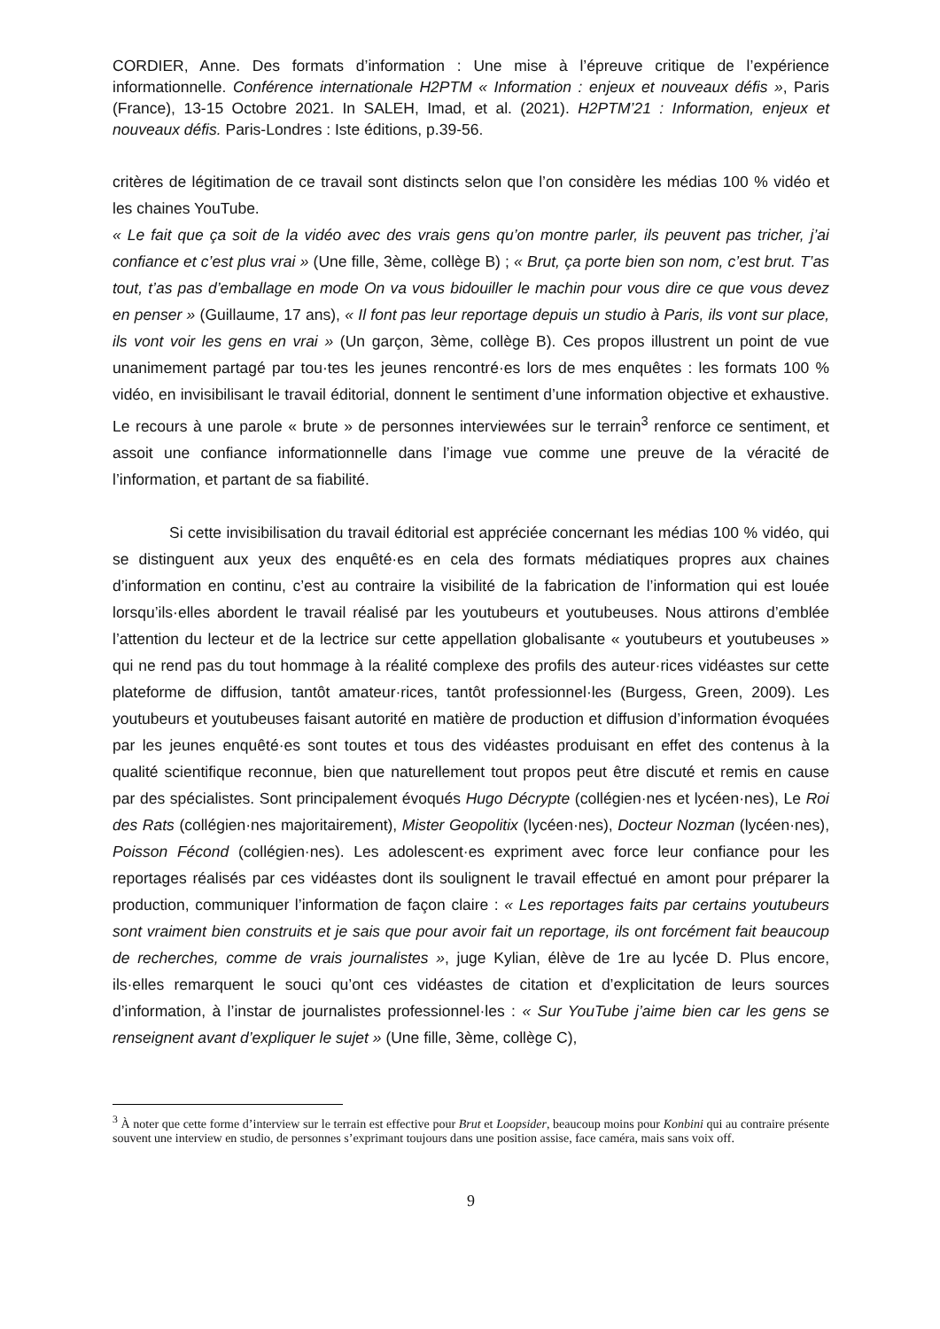CORDIER, Anne. Des formats d’information : Une mise à l’épreuve critique de l’expérience informationnelle. Conférence internationale H2PTM « Information : enjeux et nouveaux défis », Paris (France), 13-15 Octobre 2021. In SALEH, Imad, et al. (2021). H2PTM’21 : Information, enjeux et nouveaux défis. Paris-Londres : Iste éditions, p.39-56.
critères de légitimation de ce travail sont distincts selon que l’on considère les médias 100 % vidéo et les chaines YouTube.
« Le fait que ça soit de la vidéo avec des vrais gens qu’on montre parler, ils peuvent pas tricher, j’ai confiance et c’est plus vrai » (Une fille, 3ème, collège B) ; « Brut, ça porte bien son nom, c’est brut. T’as tout, t’as pas d’emballage en mode On va vous bidouiller le machin pour vous dire ce que vous devez en penser » (Guillaume, 17 ans), « Il font pas leur reportage depuis un studio à Paris, ils vont sur place, ils vont voir les gens en vrai » (Un garçon, 3ème, collège B). Ces propos illustrent un point de vue unanimement partagé par tou·tes les jeunes rencontré·es lors de mes enquêtes : les formats 100 % vidéo, en invisibilisant le travail éditorial, donnent le sentiment d’une information objective et exhaustive. Le recours à une parole « brute » de personnes interviewées sur le terrain<sup>3</sup> renforce ce sentiment, et assoit une confiance informationnelle dans l’image vue comme une preuve de la véracité de l’information, et partant de sa fiabilité.
Si cette invisibilisation du travail éditorial est appréciée concernant les médias 100 % vidéo, qui se distinguent aux yeux des enquêté·es en cela des formats médiatiques propres aux chaines d’information en continu, c’est au contraire la visibilité de la fabrication de l’information qui est louée lorsqu’ils·elles abordent le travail réalisé par les youtubeurs et youtubeuses. Nous attirons d’emblée l’attention du lecteur et de la lectrice sur cette appellation globalisante « youtubeurs et youtubeuses » qui ne rend pas du tout hommage à la réalité complexe des profils des auteur·rices vidéastes sur cette plateforme de diffusion, tantôt amateur·rices, tantôt professionnel·les (Burgess, Green, 2009). Les youtubeurs et youtubeuses faisant autorité en matière de production et diffusion d’information évoquées par les jeunes enquêté·es sont toutes et tous des vidéastes produisant en effet des contenus à la qualité scientifique reconnue, bien que naturellement tout propos peut être discuté et remis en cause par des spécialistes. Sont principalement évoqués Hugo Décrypte (collégien·nes et lycéen·nes), Le Roi des Rats (collégien·nes majoritairement), Mister Geopolitix (lycéen·nes), Docteur Nozman (lycéen·nes), Poisson Fécond (collégien·nes). Les adolescent·es expriment avec force leur confiance pour les reportages réalisés par ces vidéastes dont ils soulignent le travail effectué en amont pour préparer la production, communiquer l’information de façon claire : « Les reportages faits par certains youtubeurs sont vraiment bien construits et je sais que pour avoir fait un reportage, ils ont forcément fait beaucoup de recherches, comme de vrais journalistes », juge Kylian, élève de 1re au lycée D. Plus encore, ils·elles remarquent le souci qu’ont ces vidéastes de citation et d’explicitation de leurs sources d’information, à l’instar de journalistes professionnel·les : « Sur YouTube j’aime bien car les gens se renseignent avant d’expliquer le sujet » (Une fille, 3ème, collège C),
<sup>3</sup> À noter que cette forme d’interview sur le terrain est effective pour Brut et Loopsider, beaucoup moins pour Konbini qui au contraire présente souvent une interview en studio, de personnes s’exprimant toujours dans une position assise, face caméra, mais sans voix off.
9